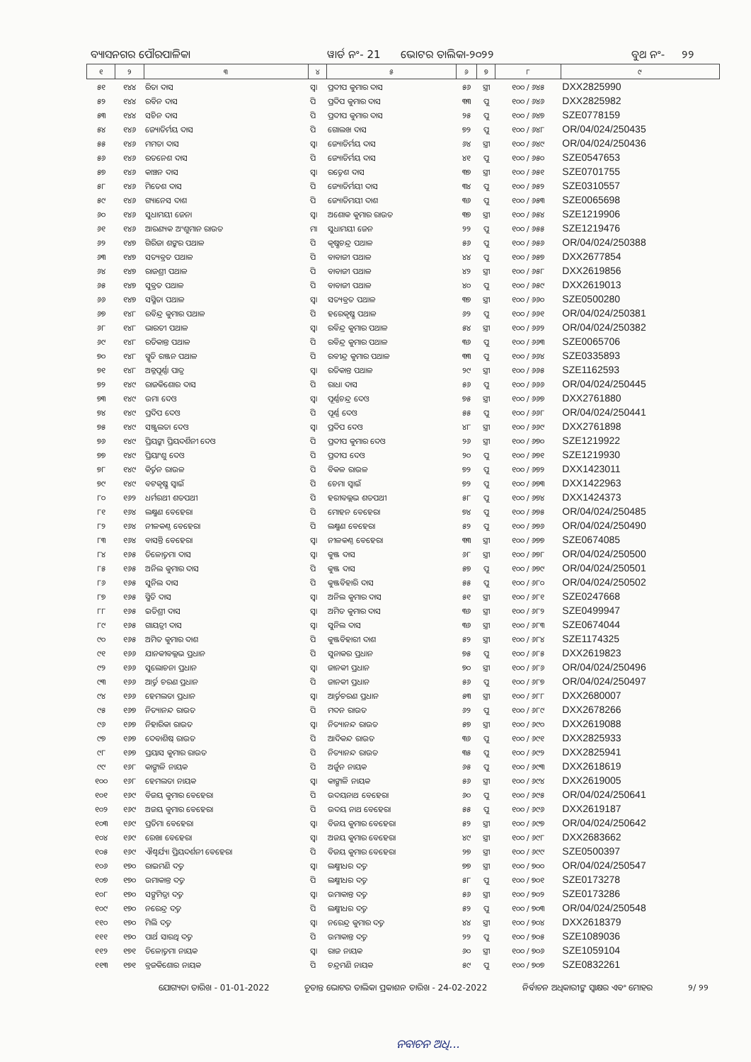ବ୍ୟାସନଗର ପୌରପାଳିକା ୱାର୍ଡ ନଂ- 21 ଭୋଟର ତାଲିକା-୨୦୨୨ ବୁଥ ନଂ- ୨୨
| ୧ | ୨ | ୩ | ୪ | ୫ | ୬ | ୭ | ୮ | ୯ |
| --- | --- | --- | --- | --- | --- | --- | --- | --- |
| ୫୧ | ୧୪୪ | ରିତା ଦାସ | ସ୍ୱା | ପ୍ରଦୀପ କୁମାର ଦାସ | ୫୬ | ସ୍ତ୍ରୀ | ୧୦୦ / ୬୪୫ | DXX2825990 |
| ୫୨ | ୧୪୪ | ରବିନ ଦାସ | ପି | ପ୍ରଦିପ କୁମାର ଦାସ | ୩୩ | ପୁ | ୧୦୦ / ୬୪୬ | DXX2825982 |
| ୫୩ | ୧୪୪ | ସଚିନ ଦାସ | ପି | ପ୍ରଦୀପ କୁମାର ଦାସ | ୨୫ | ପୁ | ୧୦୦ / ୬୪୭ | SZE0778159 |
| ୫୪ | ୧୪୬ | ଜ୍ୟୋତିର୍ମୟ ଦାସ | ପି | ଗୋଲଖ ଦାସ | ୭୨ | ପୁ | ୧୦୦ / ୬୪୮ | OR/04/024/250435 |
| ୫୫ | ୧୪୬ | ମମତା ଦାସ | ସ୍ୱା | ଜ୍ୟୋତିର୍ମୟ ଦାସ | ୬୪ | ସ୍ତ୍ରୀ | ୧୦୦ / ୬୪୯ | OR/04/024/250436 |
| ୫୬ | ୧୪୬ | ରତନେଶ ଦାସ | ପି | ଜ୍ୟୋତିର୍ମୟ ଦାସ | ୪୧ | ପୁ | ୧୦୦ / ୬୫୦ | SZE0547653 |
| ୫୭ | ୧୪୬ | କାଞ୍ଚନ ଦାସ | ସ୍ୱା | ରତ୍ନେଶ ଦାସ | ୩୭ | ସ୍ତ୍ରୀ | ୧୦୦ / ୬୫୧ | SZE0701755 |
| ୫୮ | ୧୪୬ | ମିତେଶ ଦାସ | ପି | ଜ୍ୟୋତିର୍ମୟୀ ଦାସ | ୩୪ | ପୁ | ୧୦୦ / ୬୫୨ | SZE0310557 |
| ୫୯ | ୧୪୬ | ଗ୍ୟାନେସ ଦାଶ | ପି | ଜ୍ୟୋତିମୟୀ ଦାଶ | ୩୬ | ପୁ | ୧୦୦ / ୬୫୩ | SZE0065698 |
| ୬୦ | ୧୪୬ | ସୁଧାମୟୀ ଜେନା | ସ୍ୱା | ଅଶୋକ କୁମାର ରାଉତ | ୩୭ | ସ୍ତ୍ରୀ | ୧୦୦ / ୬୫୪ | SZE1219906 |
| ୬୧ | ୧୪୬ | ଆରଣ୍ୟକ ଅଂଶୁମାନ ରାଉତ | ମା | ସୁଧାମୟୀ ଜେନ | ୨୨ | ପୁ | ୧୦୦ / ୬୫୫ | SZE1219476 |
| ୬୨ | ୧୪୭ | ଗିରିଜା ଶଙ୍କର ପଥାଳ | ପି | କୃଷ୍ଣଚନ୍ଦ୍ର ପଥାଳ | ୫୬ | ପୁ | ୧୦୦ / ୬୫୬ | OR/04/024/250388 |
| ୬୩ | ୧୪୭ | ସତ୍ୟବ୍ରତ ପଥାଳ | ପି | ବାବାଜୀ ପଥାଳ | ୪୪ | ପୁ | ୧୦୦ / ୬୫୭ | DXX2677854 |
| ୬୪ | ୧୪୭ | ରାଜଶ୍ରୀ ପଥାଳ | ପି | ବାବାଜୀ ପଥାଳ | ୪୨ | ସ୍ତ୍ରୀ | ୧୦୦ / ୬୫୮ | DXX2619856 |
| ୬୫ | ୧୪୭ | ସୁବ୍ରତ ପଥାଳ | ପି | ବାବାଜୀ ପଥାଳ | ୪୦ | ପୁ | ୧୦୦ / ୬୫୯ | DXX2619013 |
| ୬୬ | ୧୪୭ | ସସ୍ମିତା ପଥାଳ | ସ୍ୱା | ସତ୍ୟବ୍ରତ ପଥାଳ | ୩୭ | ସ୍ତ୍ରୀ | ୧୦୦ / ୬୬୦ | SZE0500280 |
| ୬୭ | ୧୪୮ | ରବିନ୍ଦ୍ର କୁମାର ପଥାଳ | ପି | ହରେକୃଷ୍ଣ ପଥାଳ | ୬୨ | ପୁ | ୧୦୦ / ୬୬୧ | OR/04/024/250381 |
| ୬୮ | ୧୪୮ | ଭାରତୀ ପଥାଳ | ସ୍ୱା | ରବିନ୍ଦ୍ର କୁମାର ପଥାଳ | ୫୪ | ସ୍ତ୍ରୀ | ୧୦୦ / ୬୬୨ | OR/04/024/250382 |
| ୬୯ | ୧୪୮ | ରତିକାନ୍ତ ପଥାଳ | ପି | ରବିନ୍ଦ୍ର କୁମାର ପଥାଳ | ୩୬ | ପୁ | ୧୦୦ / ୬୬୩ | SZE0065706 |
| ୭୦ | ୧୪୮ | ସ୍ମୃତି ରଞ୍ଜନ ପଥାଳ | ପି | ରବୀନ୍ଦ୍ର କୁମାର ପଥାଳ | ୩୩ | ପୁ | ୧୦୦ / ୬୬୪ | SZE0335893 |
| ୭୧ | ୧୪୮ | ଅନ୍ନପୂର୍ଣ୍ଣା ପାତ୍ର | ସ୍ୱା | ରତିକାନ୍ତ ପଥାଳ | ୨୯ | ସ୍ତ୍ରୀ | ୧୦୦ / ୬୬୫ | SZE1162593 |
| ୭୨ | ୧୪୯ | ରାଜକିଶୋର ଦାସ | ପି | ରାଧା ଦାସ | ୫୬ | ପୁ | ୧୦୦ / ୬୬୬ | OR/04/024/250445 |
| ୭୩ | ୧୪୯ | ଉମା ଦେଓ | ସ୍ୱା | ପୂର୍ଣ୍ଣଚନ୍ଦ୍ର ଦେଓ | ୭୫ | ସ୍ତ୍ରୀ | ୧୦୦ / ୬୬୭ | DXX2761880 |
| ୭୪ | ୧୪୯ | ପ୍ରଦିପ ଦେଓ | ପି | ପୂର୍ଣ୍ଣ ଦେଓ | ୫୫ | ପୁ | ୧୦୦ / ୬୬୮ | OR/04/024/250441 |
| ୭୫ | ୧୪୯ | ସଞ୍ଜୁଲତା ଦେଓ | ସ୍ୱା | ପ୍ରଦିପ ଦେଓ | ୪୮ | ସ୍ତ୍ରୀ | ୧୦୦ / ୬୬୯ | DXX2761898 |
| ୭୬ | ୧୪୯ | ପ୍ରିୟଙ୍କା ପ୍ରିୟଦର୍ଶିନୀ ଦେଓ | ପି | ପ୍ରଦୀପ କୁମାର ଦେଓ | ୨୬ | ସ୍ତ୍ରୀ | ୧୦୦ / ୬୭୦ | SZE1219922 |
| ୭୭ | ୧୪୯ | ପ୍ରିୟାଂଶୁ ଦେଓ | ପି | ପ୍ରଦୀପ ଦେଓ | ୨୦ | ପୁ | ୧୦୦ / ୬୭୧ | SZE1219930 |
| ୭୮ | ୧୪୯ | କିର୍ତ୍ତନ ରାଉଳ | ପି | ବିକଳ ରାଉଳ | ୭୨ | ପୁ | ୧୦୦ / ୬୭୨ | DXX1423011 |
| ୭୯ | ୧୪୯ | ବଟକୃଷ୍ଣ ସ୍ୱାଇଁ | ପି | ଚେମା ସ୍ୱାଇଁ | ୭୨ | ପୁ | ୧୦୦ / ୬୭୩ | DXX1422963 |
| ୮୦ | ୧୬୨ | ଧର୍ମରଥୀ ଶତପଥୀ | ପି | ହରୀବଲ୍ଲଭ ଶତପଥୀ | ୫୮ | ପୁ | ୧୦୦ / ୬୭୪ | DXX1424373 |
| ୮୧ | ୧୬୪ | ଲକ୍ଷ୍ମଣ ବେହେରା | ପି | ମୋହନ ବେହେରା | ୭୪ | ପୁ | ୧୦୦ / ୬୭୫ | OR/04/024/250485 |
| ୮୨ | ୧୬୪ | ନୀଳକଣ୍ଠ ବେହେରା | ପି | ଲକ୍ଷ୍ମଣ ବେହେରା | ୫୨ | ପୁ | ୧୦୦ / ୬୭୬ | OR/04/024/250490 |
| ୮୩ | ୧୬୪ | ବାସନ୍ତି ବେହେରା | ସ୍ୱା | ନୀଳକଣ୍ଠ ବେହେରା | ୩୩ | ସ୍ତ୍ରୀ | ୧୦୦ / ୬୭୭ | SZE0674085 |
| ୮୪ | ୧୬୫ | ତିଳୋତ୍ତମା ଦାସ | ସ୍ୱା | କୁଞ୍ଜ ଦାସ | ୬୮ | ସ୍ତ୍ରୀ | ୧୦୦ / ୬୭୮ | OR/04/024/250500 |
| ୮୫ | ୧୬୫ | ଅନିଲ କୁମାର ଦାସ | ପି | କୁଞ୍ଜ ଦାସ | ୫୭ | ପୁ | ୧୦୦ / ୬୭୯ | OR/04/024/250501 |
| ୮୬ | ୧୬୫ | ସୁନିଲ ଦାସ | ପି | କୁଞ୍ଜବିହାରି ଦାସ | ୫୫ | ପୁ | ୧୦୦ / ୬୮୦ | OR/04/024/250502 |
| ୮୭ | ୧୬୫ | ସ୍ମିତି ଦାସ | ସ୍ୱା | ଅନିଲ କୁମାର ଦାସ | ୫୧ | ସ୍ତ୍ରୀ | ୧୦୦ / ୬୮୧ | SZE0247668 |
| ୮୮ | ୧୬୫ | ଇତିଶ୍ରୀ ଦାସ | ସ୍ୱା | ଅମିତ କୁମାର ଦାସ | ୩୬ | ସ୍ତ୍ରୀ | ୧୦୦ / ୬୮୨ | SZE0499947 |
| ୮୯ | ୧୬୫ | ଗାୟତ୍ରୀ ଦାସ | ସ୍ୱା | ସୁନିଲ ଦାସ | ୩୬ | ସ୍ତ୍ରୀ | ୧୦୦ / ୬୮୩ | SZE0674044 |
| ୯୦ | ୧୬୫ | ଅମିତ କୁମାର ଦାଶ | ପି | କୁଞ୍ଜବିହାରୀ ଦାଶ | ୫୨ | ସ୍ତ୍ରୀ | ୧୦୦ / ୬୮୪ | SZE1174325 |
| ୯୧ | ୧୬୬ | ଯାନକୀବଲ୍ଲଭ ପ୍ରଧାନ | ପି | ସୁନାକର ପ୍ରଧାନ | ୭୫ | ପୁ | ୧୦୦ / ୬୮୫ | DXX2619823 |
| ୯୨ | ୧୬୬ | ସୁଲୋଚନା ପ୍ରଧାନ | ସ୍ୱା | ଜାନକୀ ପ୍ରଧାନ | ୭୦ | ସ୍ତ୍ରୀ | ୧୦୦ / ୬୮୬ | OR/04/024/250496 |
| ୯୩ | ୧୬୬ | ଆର୍ତ୍ତ ଚରଣ ପ୍ରଧାନ | ପି | ଜାନକୀ ପ୍ରଧାନ | ୫୬ | ପୁ | ୧୦୦ / ୬୮୭ | OR/04/024/250497 |
| ୯୪ | ୧୬୬ | ହେମଲତା ପ୍ରଧାନ | ସ୍ୱା | ଆର୍ତ୍ତଚରଣ ପ୍ରଧାନ | ୫୩ | ସ୍ତ୍ରୀ | ୧୦୦ / ୬୮୮ | DXX2680007 |
| ୯୫ | ୧୬୭ | ନିତ୍ୟାନନ୍ଦ ରାଉତ | ପି | ମଦନ ରାଉତ | ୬୨ | ପୁ | ୧୦୦ / ୬୮୯ | DXX2678266 |
| ୯୬ | ୧୬୭ | ନିହାରିକା ରାଉତ | ସ୍ୱା | ନିତ୍ୟାନନ୍ଦ ରାଉତ | ୫୭ | ସ୍ତ୍ରୀ | ୧୦୦ / ୬୯୦ | DXX2619088 |
| ୯୭ | ୧୬୭ | ଦେବାଶିଷ୍ ରାଉତ | ପି | ଆଦିକନ୍ଦ ରାଉତ | ୩୬ | ପୁ | ୧୦୦ / ୬୯୧ | DXX2825933 |
| ୯୮ | ୧୬୭ | ପ୍ରୟାସ କୁମାର ରାଉତ | ପି | ନିତ୍ୟାନନ୍ଦ ରାଉତ | ୩୫ | ପୁ | ୧୦୦ / ୬୯୨ | DXX2825941 |
| ୯୯ | ୧୬୮ | କାଙ୍ଗାଳି ନାୟକ | ପି | ଅର୍ଜୁନ ନାୟକ | ୬୫ | ପୁ | ୧୦୦ / ୬୯୩ | DXX2618619 |
| ୧୦୦ | ୧୬୮ | ହେମଲତା ନାୟକ | ସ୍ୱା | କାଙ୍ଗାଳି ନାୟକ | ୫୬ | ସ୍ତ୍ରୀ | ୧୦୦ / ୬୯୪ | DXX2619005 |
| ୧୦୧ | ୧୬୯ | ବିଜୟ କୁମାର ବେହେରା | ପି | ଉଦୟନାଥ ବେହେରା | ୬୦ | ପୁ | ୧୦୦ / ୬୯୫ | OR/04/024/250641 |
| ୧୦୨ | ୧୬୯ | ଅଜୟ କୁମାର ବେହେରା | ପି | ଉଦୟ ନାଥ ବେହେରା | ୫୫ | ପୁ | ୧୦୦ / ୬୯୬ | DXX2619187 |
| ୧୦୩ | ୧୬୯ | ପ୍ରତିମା ବେହେରା | ସ୍ୱା | ବିଜୟ କୁମାର ବେହେରା | ୫୨ | ସ୍ତ୍ରୀ | ୧୦୦ / ୬୯୭ | OR/04/024/250642 |
| ୧୦୪ | ୧୬୯ | ରେଖା ବେହେରା | ସ୍ୱା | ଅଜୟ କୁମାର ବେହେରା | ୪୯ | ସ୍ତ୍ରୀ | ୧୦୦ / ୬୯୮ | DXX2683662 |
| ୧୦୫ | ୧୬୯ | ଐଶ୍ୱର୍ଯ୍ୟା ପ୍ରିୟଦର୍ଶନୀ ବେହେରା | ପି | ବିଜୟ କୁମାର ବେହେରା | ୨୭ | ସ୍ତ୍ରୀ | ୧୦୦ / ୬୯୯ | SZE0500397 |
| ୧୦୬ | ୧୭୦ | ରାଇମଣି ଦତ୍ତ | ସ୍ୱା | ଲକ୍ଷ୍ମୀଧର ଦତ୍ତ | ୭୭ | ସ୍ତ୍ରୀ | ୧୦୦ / ୭୦୦ | OR/04/024/250547 |
| ୧୦୭ | ୧୭୦ | ଉମାକାନ୍ତ ଦତ୍ତ | ପି | ଲକ୍ଷ୍ମୀଧର ଦତ୍ତ | ୫୮ | ପୁ | ୧୦୦ / ୭୦୧ | SZE0173278 |
| ୧୦୮ | ୧୭୦ | ସଙ୍ଘମିତ୍ରା ଦତ୍ତ | ସ୍ୱା | ଉମାକାନ୍ତ ଦତ୍ତ | ୫୬ | ସ୍ତ୍ରୀ | ୧୦୦ / ୭୦୨ | SZE0173286 |
| ୧୦୯ | ୧୭୦ | ନରେନ୍ଦ୍ର ଦତ୍ତ | ପି | ଲକ୍ଷ୍ମୀଧର ଦତ୍ତ | ୫୨ | ପୁ | ୧୦୦ / ୭୦୩ | OR/04/024/250548 |
| ୧୧୦ | ୧୭୦ | ମିଲି ଦତ୍ତ | ସ୍ୱା | ନରେନ୍ଦ୍ର କୁମାର ଦତ୍ତ | ୪୪ | ସ୍ତ୍ରୀ | ୧୦୦ / ୭୦୪ | DXX2618379 |
| ୧୧୧ | ୧୭୦ | ପାର୍ଥ ସାରଥି ଦତ୍ତ | ପି | ଉମାକାନ୍ତ ଦତ୍ତ | ୨୨ | ପୁ | ୧୦୦ / ୭୦୫ | SZE1089036 |
| ୧୧୨ | ୧୭୧ | ତିଳୋତ୍ତମା ନାୟକ | ସ୍ୱା | ରାଜ ନାୟକ | ୬୦ | ସ୍ତ୍ରୀ | ୧୦୦ / ୭୦୬ | SZE1059104 |
| ୧୧୩ | ୧୭୧ | ବ୍ରଜକିଶୋର ନାୟକ | ପି | ଚନ୍ଦ୍ରମଣି ନାୟକ | ୫୯ | ପୁ | ୧୦୦ / ୭୦୭ | SZE0832261 |
ଯୋଗ୍ୟତା ତାରିଖ - 01-01-2022 ଚୂଡାନ୍ତ ଭୋଟର ତାଲିକା ପ୍ରକାଶନ ତାରିଖ - 24-02-2022 ନିର୍ବାଚନ ଅଧିକାରୀଙ୍କ ସ୍ୱାକ୍ଷର ଏବଂ ମୋହର ୨/ ୨୨
ନବାଚନ ଅଧି...